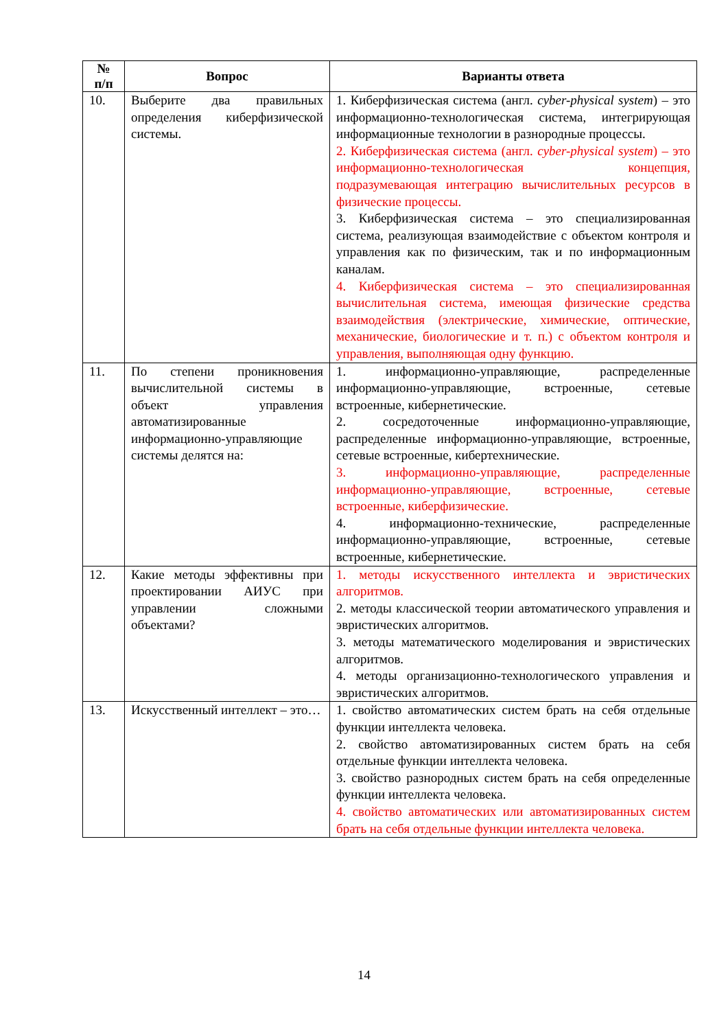| № п/п | Вопрос | Варианты ответа |
| --- | --- | --- |
| 10. | Выберите два правильных определения киберфизической системы. | 1. Киберфизическая система (англ. cyber-physical system ) – это информационно-технологическая система, интегрирующая информационные технологии в разнородные процессы. 2. Киберфизическая система (англ. cyber-physical system ) – это информационно-технологическая концепция, подразумевающая интеграцию вычислительных ресурсов в физические процессы. 3. Киберфизическая система – это специализированная система, реализующая взаимодействие с объектом контроля и управления как по физическим, так и по информационным каналам. 4. Киберфизическая система – это специализированная вычислительная система, имеющая физические средства взаимодействия (электрические, химические, оптические, механические, биологические и т. п.) с объектом контроля и управления, выполняющая одну функцию. |
| 11. | По степени проникновения вычислительной системы в объект управления автоматизированные информационно-управляющие системы делятся на: | 1. информационно-управляющие, распределенные информационно-управляющие, встроенные, сетевые встроенные, кибернетические. 2. сосредоточенные информационно-управляющие, распределенные информационно-управляющие, встроенные, сетевые встроенные, кибертехнические. 3. информационно-управляющие, распределенные информационно-управляющие, встроенные, сетевые встроенные, киберфизические. 4. информационно-технические, распределенные информационно-управляющие, встроенные, сетевые встроенные, кибернетические. |
| 12. | Какие методы эффективны при проектировании АИУС при управлении сложными объектами? | 1. методы искусственного интеллекта и эвристических алгоритмов. 2. методы классической теории автоматического управления и эвристических алгоритмов. 3. методы математического моделирования и эвристических алгоритмов. 4. методы организационно-технологического управления и эвристических алгоритмов. |
| 13. | Искусственный интеллект – это… | 1. свойство автоматических систем брать на себя отдельные функции интеллекта человека. 2. свойство автоматизированных систем брать на себя отдельные функции интеллекта человека. 3. свойство разнородных систем брать на себя определенные функции интеллекта человека. 4. свойство автоматических или автоматизированных систем брать на себя отдельные функции интеллекта человека. |
14